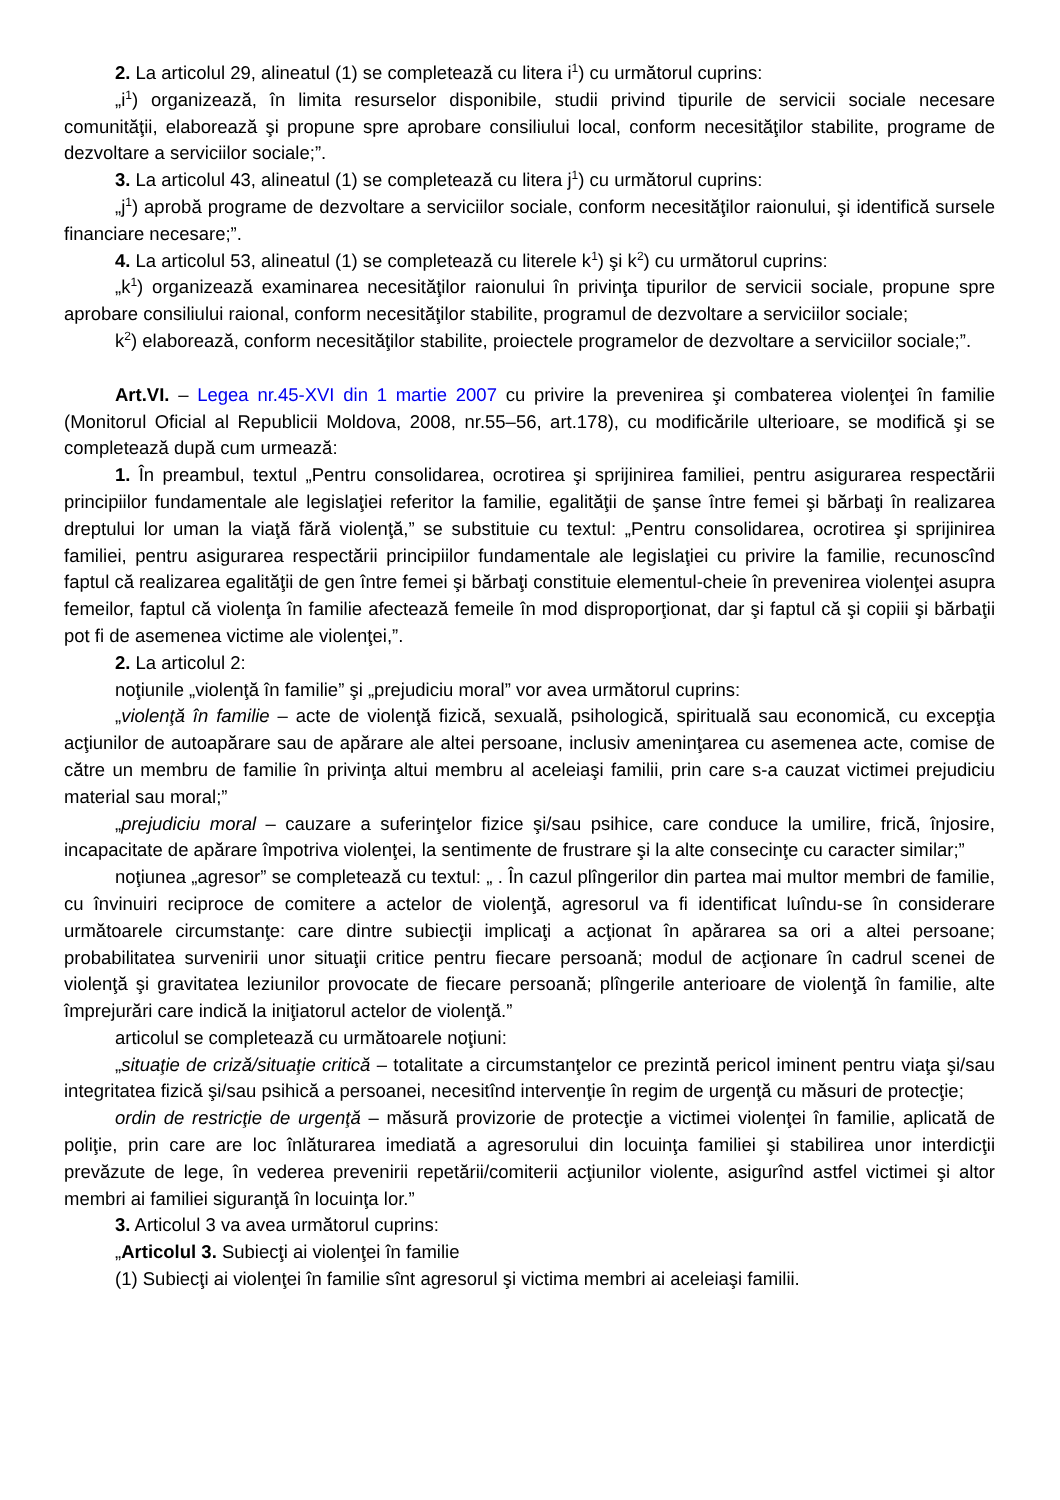2. La articolul 29, alineatul (1) se completează cu litera i<sup>1</sup>) cu următorul cuprins:
„i<sup>1</sup>) organizează, în limita resurselor disponibile, studii privind tipurile de servicii sociale necesare comunităţii, elaborează şi propune spre aprobare consiliului local, conform necesităţilor stabilite, programe de dezvoltare a serviciilor sociale;”.
3. La articolul 43, alineatul (1) se completează cu litera j<sup>1</sup>) cu următorul cuprins:
„j<sup>1</sup>) aprobă programe de dezvoltare a serviciilor sociale, conform necesităţilor raionului, şi identifică sursele financiare necesare;”.
4. La articolul 53, alineatul (1) se completează cu literele k<sup>1</sup>) şi k<sup>2</sup>) cu următorul cuprins:
„k<sup>1</sup>) organizează examinarea necesităţilor raionului în privinţa tipurilor de servicii sociale, propune spre aprobare consiliului raional, conform necesităţilor stabilite, programul de dezvoltare a serviciilor sociale;
k<sup>2</sup>) elaborează, conform necesităţilor stabilite, proiectele programelor de dezvoltare a serviciilor sociale;”.
Art.VI. – Legea nr.45-XVI din 1 martie 2007 cu privire la prevenirea şi combaterea violenţei în familie (Monitorul Oficial al Republicii Moldova, 2008, nr.55–56, art.178), cu modificările ulterioare, se modifică şi se completează după cum urmează:
1. În preambul, textul „Pentru consolidarea, ocrotirea şi sprijinirea familiei, pentru asigurarea respectării principiilor fundamentale ale legislaţiei referitor la familie, egalităţii de şanse între femei şi bărbaţi în realizarea dreptului lor uman la viaţă fără violenţă,” se substituie cu textul: „Pentru consolidarea, ocrotirea şi sprijinirea familiei, pentru asigurarea respectării principiilor fundamentale ale legislaţiei cu privire la familie, recunoscînd faptul că realizarea egalităţii de gen între femei şi bărbaţi constituie elementul-cheie în prevenirea violenţei asupra femeilor, faptul că violenţa în familie afectează femeile în mod disproporţionat, dar şi faptul că şi copiii şi bărbaţii pot fi de asemenea victime ale violenţei,”.
2. La articolul 2:
noţiunile „violenţă în familie” şi „prejudiciu moral” vor avea următorul cuprins:
„violenţă în familie – acte de violenţă fizică, sexuală, psihologică, spirituală sau economică, cu excepţia acţiunilor de autoapărare sau de apărare ale altei persoane, inclusiv ameninţarea cu asemenea acte, comise de către un membru de familie în privinţa altui membru al aceleiaşi familii, prin care s-a cauzat victimei prejudiciu material sau moral;”
„prejudiciu moral – cauzare a suferinţelor fizice şi/sau psihice, care conduce la umilire, frică, înjosire, incapacitate de apărare împotriva violenţei, la sentimente de frustrare şi la alte consecinţe cu caracter similar;”
noţiunea „agresor” se completează cu textul: „ . În cazul plîngerilor din partea mai multor membri de familie, cu învinuiri reciproce de comitere a actelor de violenţă, agresorul va fi identificat luîndu-se în considerare următoarele circumstanţe: care dintre subiecţii implicaţi a acţionat în apărarea sa ori a altei persoane; probabilitatea survenirii unor situaţii critice pentru fiecare persoană; modul de acţionare în cadrul scenei de violenţă şi gravitatea leziunilor provocate de fiecare persoană; plîngerile anterioare de violenţă în familie, alte împrejurări care indică la iniţiatorul actelor de violenţă.”
articolul se completează cu următoarele noţiuni:
„situaţie de criză/situaţie critică – totalitate a circumstanţelor ce prezintă pericol iminent pentru viaţa şi/sau integritatea fizică şi/sau psihică a persoanei, necesitînd intervenţie în regim de urgenţă cu măsuri de protecţie;
ordin de restricţie de urgenţă – măsură provizorie de protecţie a victimei violenţei în familie, aplicată de poliţie, prin care are loc înlăturarea imediată a agresorului din locuinţa familiei şi stabilirea unor interdicţii prevăzute de lege, în vederea prevenirii repetării/comiterii acţiunilor violente, asigurînd astfel victimei şi altor membri ai familiei siguranţă în locuinţa lor.”
3. Articolul 3 va avea următorul cuprins:
„Articolul 3. Subiecţi ai violenţei în familie
(1) Subiecţi ai violenţei în familie sînt agresorul şi victima membri ai aceleiaşi familii.